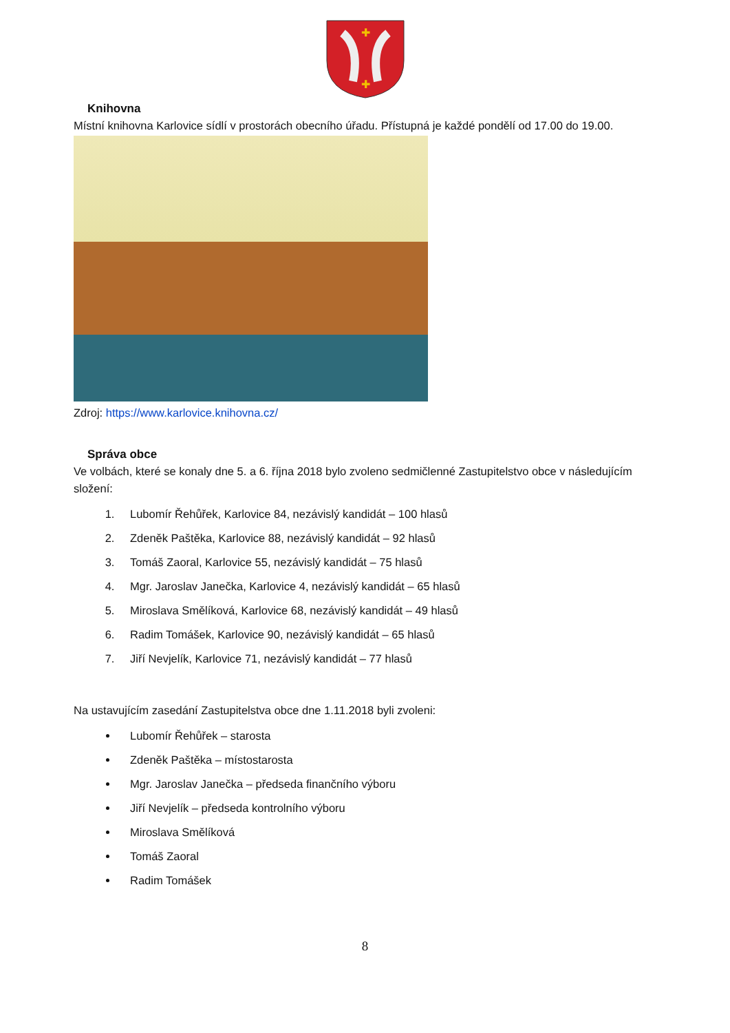✚
✚
Knihovna
Místní knihovna Karlovice sídlí v prostorách obecního úřadu. Přístupná je každé pondělí od 17.00 do 19.00.
Zdroj: https://www.karlovice.knihovna.cz/
Správa obce
Ve volbách, které se konaly dne 5. a 6. října 2018 bylo zvoleno sedmičlenné Zastupitelstvo obce v následujícím složení:
1. Lubomír Řehůřek, Karlovice 84, nezávislý kandidát – 100 hlasů
2. Zdeněk Paštěka, Karlovice 88, nezávislý kandidát – 92 hlasů
3. Tomáš Zaoral, Karlovice 55, nezávislý kandidát – 75 hlasů
4. Mgr. Jaroslav Janečka, Karlovice 4, nezávislý kandidát – 65 hlasů
5. Miroslava Smělíková, Karlovice 68, nezávislý kandidát – 49 hlasů
6. Radim Tomášek, Karlovice 90, nezávislý kandidát – 65 hlasů
7. Jiří Nevjelík, Karlovice 71, nezávislý kandidát – 77 hlasů
Na ustavujícím zasedání Zastupitelstva obce dne 1.11.2018 byli zvoleni:
Lubomír Řehůřek – starosta
Zdeněk Paštěka – místostarosta
Mgr. Jaroslav Janečka – předseda finančního výboru
Jiří Nevjelík – předseda kontrolního výboru
Miroslava Smělíková
Tomáš Zaoral
Radim Tomášek
8